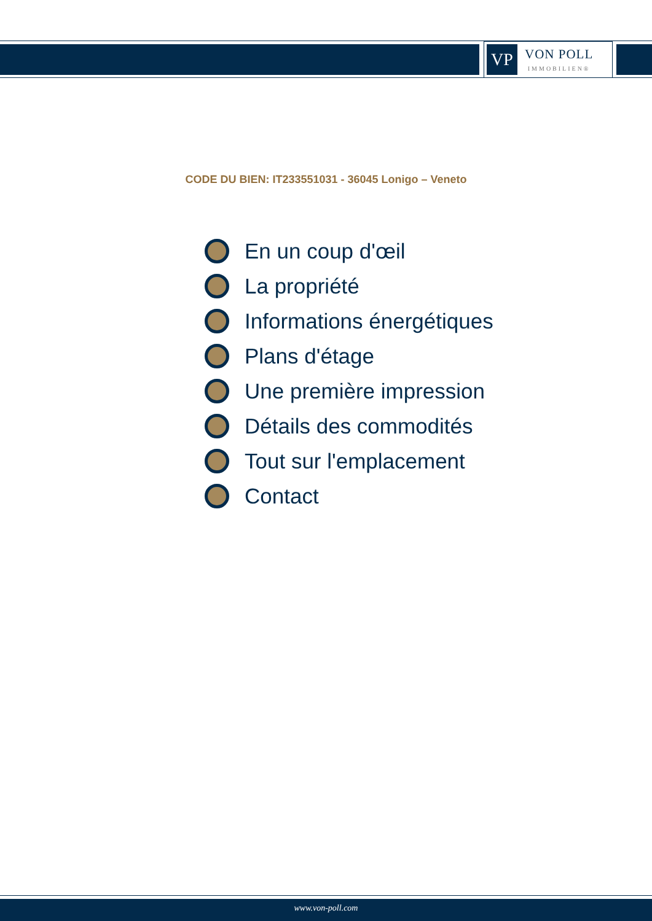VP
VON POLL
IMMOBILIEN®
CODE DU BIEN: IT233551031 - 36045 Lonigo – Veneto
En un coup d'œil
La propriété
Informations énergétiques
Plans d'étage
Une première impression
Détails des commodités
Tout sur l'emplacement
Contact
www.von-poll.com